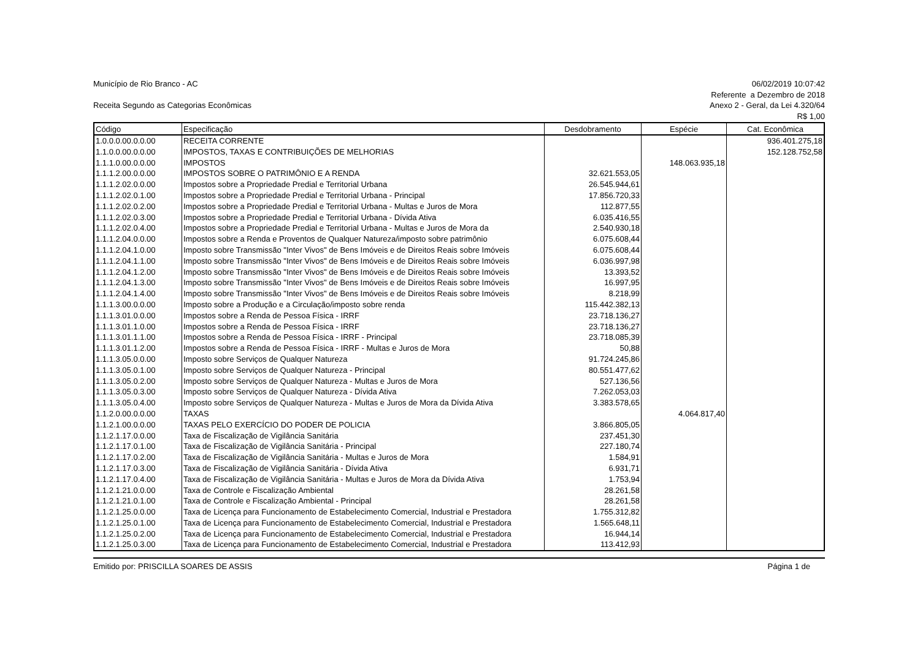Município de Rio Branco - AC 06/02/2019 10:07:42
Referente a Dezembro de 2018
Receita Segundo as Categorias Econômicas
Anexo 2 - Geral, da Lei 4.320/64
R$ 1,00
| Código | Especificação | Desdobramento | Espécie | Cat. Econômica |
| --- | --- | --- | --- | --- |
| 1.0.0.0.00.0.0.00 | RECEITA CORRENTE | | | 936.401.275,18 |
| 1.1.0.0.00.0.0.00 | IMPOSTOS, TAXAS E CONTRIBUIÇÕES DE MELHORIAS | | | 152.128.752,58 |
| 1.1.1.0.00.0.0.00 | IMPOSTOS | | 148.063.935,18 | |
| 1.1.1.2.00.0.0.00 | IMPOSTOS SOBRE O PATRIMÔNIO E A RENDA | 32.621.553,05 | | |
| 1.1.1.2.02.0.0.00 | Impostos sobre a Propriedade Predial e Territorial Urbana | 26.545.944,61 | | |
| 1.1.1.2.02.0.1.00 | Impostos sobre a Propriedade Predial e Territorial Urbana - Principal | 17.856.720,33 | | |
| 1.1.1.2.02.0.2.00 | Impostos sobre a Propriedade Predial e Territorial Urbana - Multas e Juros de Mora | 112.877,55 | | |
| 1.1.1.2.02.0.3.00 | Impostos sobre a Propriedade Predial e Territorial Urbana - Dívida Ativa | 6.035.416,55 | | |
| 1.1.1.2.02.0.4.00 | Impostos sobre a Propriedade Predial e Territorial Urbana - Multas e Juros de Mora da | 2.540.930,18 | | |
| 1.1.1.2.04.0.0.00 | Impostos sobre a Renda e Proventos de Qualquer Natureza/imposto sobre patrimônio | 6.075.608,44 | | |
| 1.1.1.2.04.1.0.00 | Imposto sobre Transmissão "Inter Vivos" de Bens Imóveis e de Direitos Reais sobre Imóveis | 6.075.608,44 | | |
| 1.1.1.2.04.1.1.00 | Imposto sobre Transmissão "Inter Vivos" de Bens Imóveis e de Direitos Reais sobre Imóveis | 6.036.997,98 | | |
| 1.1.1.2.04.1.2.00 | Imposto sobre Transmissão "Inter Vivos" de Bens Imóveis e de Direitos Reais sobre Imóveis | 13.393,52 | | |
| 1.1.1.2.04.1.3.00 | Imposto sobre Transmissão "Inter Vivos" de Bens Imóveis e de Direitos Reais sobre Imóveis | 16.997,95 | | |
| 1.1.1.2.04.1.4.00 | Imposto sobre Transmissão "Inter Vivos" de Bens Imóveis e de Direitos Reais sobre Imóveis | 8.218,99 | | |
| 1.1.1.3.00.0.0.00 | Imposto sobre a Produção e a Circulação/imposto sobre renda | 115.442.382,13 | | |
| 1.1.1.3.01.0.0.00 | Impostos sobre a Renda de Pessoa Física - IRRF | 23.718.136,27 | | |
| 1.1.1.3.01.1.0.00 | Impostos sobre a Renda de Pessoa Física - IRRF | 23.718.136,27 | | |
| 1.1.1.3.01.1.1.00 | Impostos sobre a Renda de Pessoa Física - IRRF - Principal | 23.718.085,39 | | |
| 1.1.1.3.01.1.2.00 | Impostos sobre a Renda de Pessoa Física - IRRF - Multas e Juros de Mora | 50,88 | | |
| 1.1.1.3.05.0.0.00 | Imposto sobre Serviços de Qualquer Natureza | 91.724.245,86 | | |
| 1.1.1.3.05.0.1.00 | Imposto sobre Serviços de Qualquer Natureza - Principal | 80.551.477,62 | | |
| 1.1.1.3.05.0.2.00 | Imposto sobre Serviços de Qualquer Natureza - Multas e Juros de Mora | 527.136,56 | | |
| 1.1.1.3.05.0.3.00 | Imposto sobre Serviços de Qualquer Natureza - Dívida Ativa | 7.262.053,03 | | |
| 1.1.1.3.05.0.4.00 | Imposto sobre Serviços de Qualquer Natureza - Multas e Juros de Mora da Dívida Ativa | 3.383.578,65 | | |
| 1.1.2.0.00.0.0.00 | TAXAS | | 4.064.817,40 | |
| 1.1.2.1.00.0.0.00 | TAXAS PELO EXERCÍCIO DO PODER DE POLICIA | 3.866.805,05 | | |
| 1.1.2.1.17.0.0.00 | Taxa de Fiscalização de Vigilância Sanitária | 237.451,30 | | |
| 1.1.2.1.17.0.1.00 | Taxa de Fiscalização de Vigilância Sanitária - Principal | 227.180,74 | | |
| 1.1.2.1.17.0.2.00 | Taxa de Fiscalização de Vigilância Sanitária - Multas e Juros de Mora | 1.584,91 | | |
| 1.1.2.1.17.0.3.00 | Taxa de Fiscalização de Vigilância Sanitária - Dívida Ativa | 6.931,71 | | |
| 1.1.2.1.17.0.4.00 | Taxa de Fiscalização de Vigilância Sanitária - Multas e Juros de Mora da Dívida Ativa | 1.753,94 | | |
| 1.1.2.1.21.0.0.00 | Taxa de Controle e Fiscalização Ambiental | 28.261,58 | | |
| 1.1.2.1.21.0.1.00 | Taxa de Controle e Fiscalização Ambiental - Principal | 28.261,58 | | |
| 1.1.2.1.25.0.0.00 | Taxa de Licença para Funcionamento de Estabelecimento Comercial, Industrial e Prestadora | 1.755.312,82 | | |
| 1.1.2.1.25.0.1.00 | Taxa de Licença para Funcionamento de Estabelecimento Comercial, Industrial e Prestadora | 1.565.648,11 | | |
| 1.1.2.1.25.0.2.00 | Taxa de Licença para Funcionamento de Estabelecimento Comercial, Industrial e Prestadora | 16.944,14 | | |
| 1.1.2.1.25.0.3.00 | Taxa de Licença para Funcionamento de Estabelecimento Comercial, Industrial e Prestadora | 113.412,93 | | |
Emitido por: PRISCILLA SOARES DE ASSIS
Página 1 de